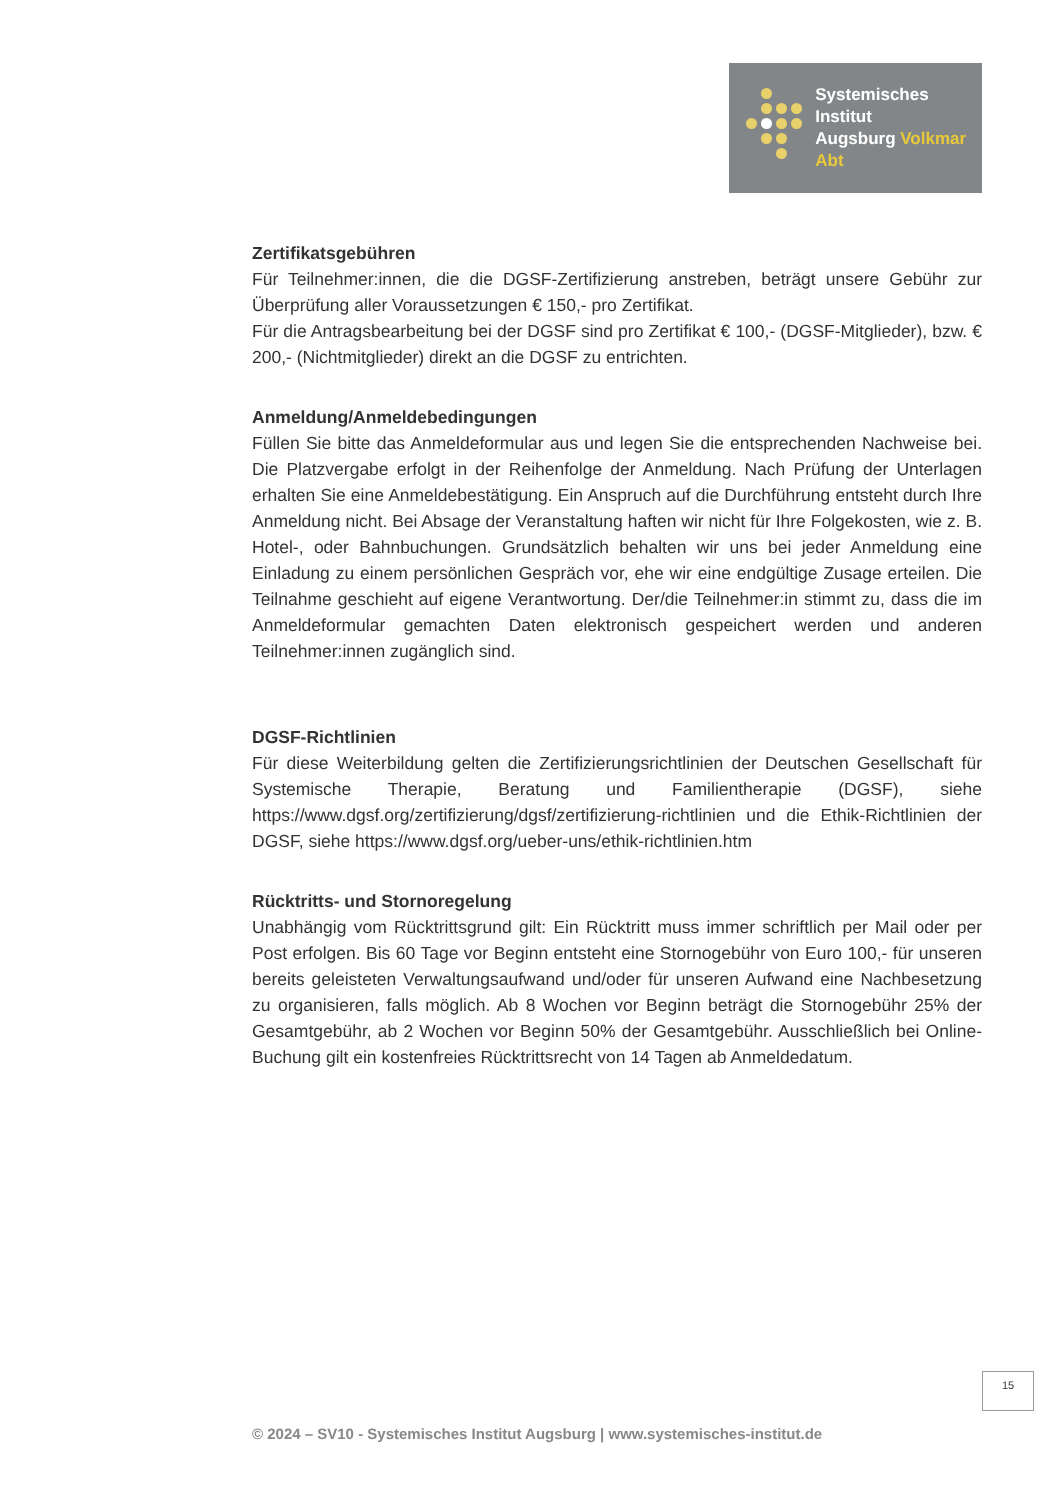Systemisches Institut
Augsburg Volkmar Abt
Zertifikatsgebühren
Für Teilnehmer:innen, die die DGSF-Zertifizierung anstreben, beträgt unsere Gebühr zur Überprüfung aller Voraussetzungen € 150,- pro Zertifikat.
Für die Antragsbearbeitung bei der DGSF sind pro Zertifikat € 100,- (DGSF-Mitglieder), bzw. € 200,- (Nichtmitglieder) direkt an die DGSF zu entrichten.
Anmeldung/Anmeldebedingungen
Füllen Sie bitte das Anmeldeformular aus und legen Sie die entsprechenden Nachweise bei. Die Platzvergabe erfolgt in der Reihenfolge der Anmeldung. Nach Prüfung der Unterlagen erhalten Sie eine Anmeldebestätigung. Ein Anspruch auf die Durchführung entsteht durch Ihre Anmeldung nicht. Bei Absage der Veranstaltung haften wir nicht für Ihre Folgekosten, wie z. B. Hotel-, oder Bahnbuchungen. Grundsätzlich behalten wir uns bei jeder Anmeldung eine Einladung zu einem persönlichen Gespräch vor, ehe wir eine endgültige Zusage erteilen. Die Teilnahme geschieht auf eigene Verantwortung. Der/die Teilnehmer:in stimmt zu, dass die im Anmeldeformular gemachten Daten elektronisch gespeichert werden und anderen Teilnehmer:innen zugänglich sind.
DGSF-Richtlinien
Für diese Weiterbildung gelten die Zertifizierungsrichtlinien der Deutschen Gesellschaft für Systemische Therapie, Beratung und Familientherapie (DGSF), siehe https://www.dgsf.org/zertifizierung/dgsf/zertifizierung-richtlinien und die Ethik-Richtlinien der DGSF, siehe https://www.dgsf.org/ueber-uns/ethik-richtlinien.htm
Rücktritts- und Stornoregelung
Unabhängig vom Rücktrittsgrund gilt: Ein Rücktritt muss immer schriftlich per Mail oder per Post erfolgen. Bis 60 Tage vor Beginn entsteht eine Stornogebühr von Euro 100,- für unseren bereits geleisteten Verwaltungsaufwand und/oder für unseren Aufwand eine Nachbesetzung zu organisieren, falls möglich. Ab 8 Wochen vor Beginn beträgt die Stornogebühr 25% der Gesamtgebühr, ab 2 Wochen vor Beginn 50% der Gesamtgebühr. Ausschließlich bei Online-Buchung gilt ein kostenfreies Rücktrittsrecht von 14 Tagen ab Anmeldedatum.
15
© 2024 – SV10 - Systemisches Institut Augsburg | www.systemisches-institut.de